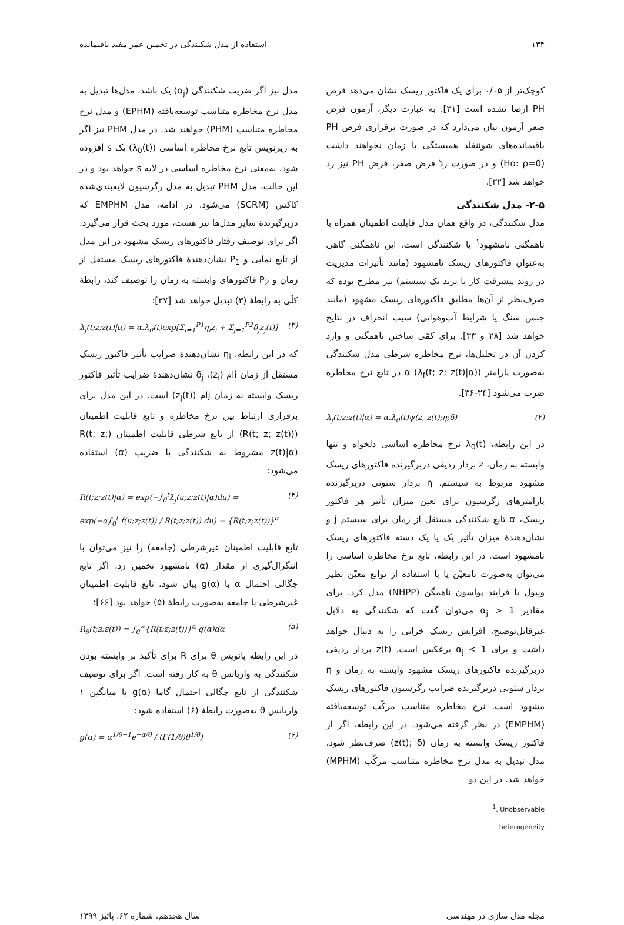۱۳۴ استفاده از مدل شکنندگی در تخمین عمر مفید باقیمانده
کوچک‌تر از ۰/۰۵ برای یک فاکتور ریسک نشان می‌دهد فرض PH ارضا نشده است [۳۱]. به عبارت دیگر، آزمون فرض صفر آزمون بیان می‌دارد که در صورت برقراری فرض PH باقیمانده‌های شوئنفلد همبستگی با زمان نخواهند داشت (Ho: ρ=0) و در صورت ردّ فرض صفر، فرض PH نیز رد خواهد شد [۳۲].
۲-۵- مدل شکنندگی
مدل شکنندگی، در واقع همان مدل قابلیت اطمینان همراه با ناهمگنی نامشهود<sup>۱</sup> یا شکنندگی است. این ناهمگنی گاهی به‌عنوان فاکتورهای ریسک نامشهود (مانند تأثیرات مدیریت در روند پیشرفت کار یا برند یک سیستم) نیز مطرح بوده که صرف‌نظر از آن‌ها مطابق فاکتورهای ریسک مشهود (مانند جنس سنگ یا شرایط آب‌وهوایی) سبب انحراف در نتایج خواهد شد [۲۸ و ۳۳]. برای کمّی ساختن ناهمگنی و وارد کردن آن در تحلیل‌ها، نرخ مخاطره شرطی مدل شکنندگی به‌صورت پارامتر α (λ<sub>f</sub>(t; z; z(t)|α)) در تابع نرخ مخاطره ضرب می‌شود [۳۴-۳۶].
λ<sub>j</sub>(t;z;z(t)|α) = α.λ<sub>0</sub>(t)ψ(z, z(t);η;δ) (۲)
در این رابطه، λ<sub>0</sub>(t) نرخ مخاطره اساسی دلخواه و تنها وابسته به زمان، z بردار ردیفی دربرگیرنده فاکتورهای ریسک مشهود مربوط به سیستم، η بردار ستونی دربرگیرنده پارامترهای رگرسیون برای تعین میزان تأثیر هر فاکتور ریسک، α تابع شکنندگی مستقل از زمان برای سیستم j و نشان‌دهندهٔ میزان تأثیر یک یا یک دسته فاکتورهای ریسک نامشهود است. در این رابطه، تابع نرخ مخاطره اساسی را می‌توان به‌صورت نامعیّن یا با استفاده از توابع معیّن نظیر ویبول یا فرایند پواسون ناهمگن (NHPP) مدل کرد. برای مقادیر α<sub>j</sub> > 1 می‌توان گفت که شکنندگی به دلایل غیرقابل‌توضیح، افزایش ریسک خرابی را به دنبال خواهد داشت و برای α<sub>j</sub> < 1 برعکس است. z(t) بردار ردیفی دربرگیرنده فاکتورهای ریسک مشهود وابسته به زمان و η بردار ستونی دربرگیرنده ضرایب رگرسیون فاکتورهای ریسک مشهود است. نرخ مخاطره متناسب مرکّب توسعه‌یافته (EMPHM) در نظر گرفته می‌شود. در این رابطه، اگر از فاکتور ریسک وابسته به زمان (z(t); δ) صرف‌نظر شود، مدل تبدیل به مدل نرخ مخاطره متناسب مرکّب (MPHM) خواهد شد. در این دو
<sup>1</sup>. Unobservable heterogeneity
مدل نیز اگر ضریب شکنندگی (α<sub>j</sub>) یک باشد، مدل‌ها تبدیل به مدل نرخ مخاطره متناسب توسعه‌یافته (EPHM) و مدل نرخ مخاطره متناسب (PHM) خواهند شد. در مدل PHM نیز اگر به زیرنویس تابع نرخ مخاطره اساسی (λ<sub>0</sub>(t)) یک s افزوده شود، به‌معنی نرخ مخاطره اساسی در لایه s خواهد بود و در این حالت، مدل PHM تبدیل به مدل رگرسیون لایه‌بندی‌شده کاکس (SCRM) می‌شود. در ادامه، مدل EMPHM که دربرگیرندهٔ سایر مدل‌ها نیز هست، مورد بحث قرار می‌گیرد. اگر برای توصیف رفتار فاکتورهای ریسک مشهود در این مدل از تابع نمایی و P<sub>1</sub> نشان‌دهندهٔ فاکتورهای ریسک مستقل از زمان و P<sub>2</sub> فاکتورهای وابسته به زمان را توصیف کند، رابطهٔ کلّی به رابطهٔ (۳) تبدیل خواهد شد [۳۷]:
λ<sub>j</sub>(t;z;z(t)|α) = α.λ<sub>0</sub>(t)exp[Σ<sub>i=1</sub><sup>P1</sup>η<sub>i</sub>z<sub>i</sub> + Σ<sub>j=1</sub><sup>P2</sup>δ<sub>j</sub>z<sub>j</sub>(t)] (۳)
که در این رابطه، η<sub>i</sub> نشان‌دهندهٔ ضرایب تأثیر فاکتور ریسک مستقل از زمان iام (z<sub>i</sub>)، δ<sub>j</sub> نشان‌دهندهٔ ضرایب تأثیر فاکتور ریسک وابسته به زمان jام (z<sub>j</sub>(t)) است. در این مدل برای برقراری ارتباط بین نرخ مخاطره و تابع قابلیت اطمینان (R(t; z; z(t))) از تابع شرطی قابلیت اطمینان (R(t; z; z(t)|α) مشروط به شکنندگی با ضریب (α) استفاده می‌شود:
R(t;z;z(t)|α) = exp(−∫<sub>0</sub><sup>t</sup>λ<sub>j</sub>(u;z;z(t)|α)du) =
exp(−α∫<sub>0</sub><sup>t</sup> f(u;z;z(t)) / R(t;z;z(t)) du) = {R(t;z;z(t))}<sup>α</sup> (۴)
تابع قابلیت اطمینان غیرشرطی (جامعه) را نیز می‌توان با انتگرال‌گیری از مقدار (α) نامشهود تخمین زد. اگر تابع چگالی احتمال α با g(α) بیان شود، تابع قابلیت اطمینان غیرشرطی یا جامعه به‌صورت رابطهٔ (۵) خواهد بود [۶۶]:
R<sub>θ</sub>(t;z;z(t)) = ∫<sub>0</sub><sup>∞</sup>{R(t;z;z(t))}<sup>α</sup> g(α)dα (۵)
در این رابطه پانویس θ برای R برای تأکید بر وابسته بودن شکنندگی به واریانس θ به کار رفته است. اگر برای توصیف شکنندگی از تابع چگالی احتمال گاما g(α) با میانگین ۱ واریانس θ به‌صورت رابطهٔ (۶) استفاده شود:
g(α) = α<sup>1/θ−1</sup>e<sup>−α/θ</sup> / (Γ(1/θ)θ<sup>1/θ</sup>) (۶)
مجله مدل سازی در مهندسی سال هجدهم، شماره ۶۲، پائیز ۱۳۹۹